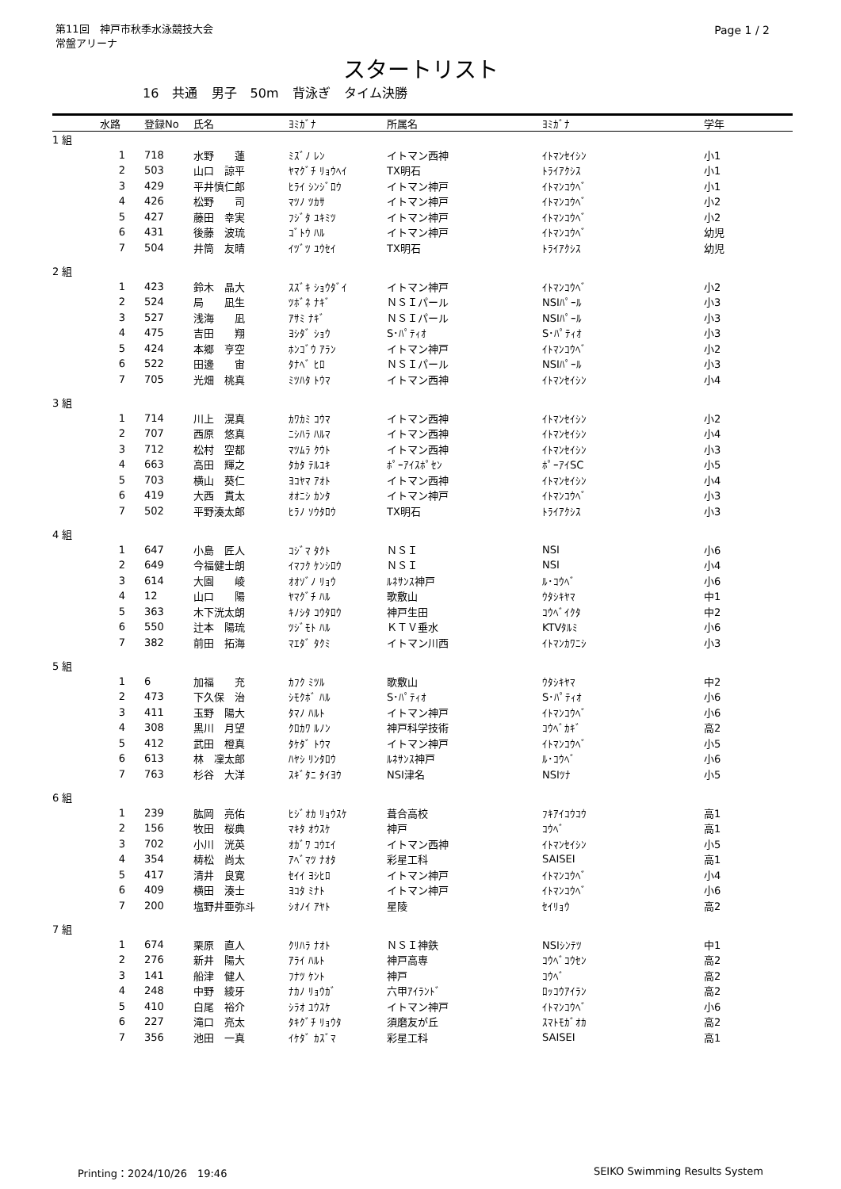第11回　神戸市秋季水泳競技大会
常盤アリーナ
Page 1 / 2
スタートリスト
16 共通 男子 50m 背泳ぎ タイム決勝
| | 水路 | 登録No | 氏名 | ﾖﾐｶﾞﾅ | 所属名 | ﾖﾐｶﾞﾅ | 学年 |
| --- | --- | --- | --- | --- | --- | --- | --- |
| 1 組 | | | | | | | |
| | 1 | 718 | 水野 蓮 | ﾐｽﾞﾉ ﾚﾝ | イトマン西神 | ｲﾄﾏﾝｾｲｼﾝ | 小1 |
| | 2 | 503 | 山口 諒平 | ﾔﾏｸﾞﾁ ﾘｮｳﾍｲ | TX明石 | ﾄﾗｲｱｸｼｽ | 小1 |
| | 3 | 429 | 平井慎仁郎 | ﾋﾗｲ ｼﾝｼﾞﾛｳ | イトマン神戸 | ｲﾄﾏﾝｺｳﾍﾞ | 小1 |
| | 4 | 426 | 松野 司 | ﾏﾂﾉ ﾂｶｻ | イトマン神戸 | ｲﾄﾏﾝｺｳﾍﾞ | 小2 |
| | 5 | 427 | 藤田 幸実 | ﾌｼﾞﾀ ﾕｷﾐﾂ | イトマン神戸 | ｲﾄﾏﾝｺｳﾍﾞ | 小2 |
| | 6 | 431 | 後藤 波琉 | ｺﾞﾄｳ ﾊﾙ | イトマン神戸 | ｲﾄﾏﾝｺｳﾍﾞ | 幼児 |
| | 7 | 504 | 井筒 友晴 | ｲﾂﾞﾂ ﾕｳｾｲ | TX明石 | ﾄﾗｲｱｸｼｽ | 幼児 |
| 2 組 | | | | | | | |
| | 1 | 423 | 鈴木 晶大 | ｽｽﾞｷ ｼｮｳﾀﾞｲ | イトマン神戸 | ｲﾄﾏﾝｺｳﾍﾞ | 小2 |
| | 2 | 524 | 局 凪生 | ﾂﾎﾞﾈ ﾅｷﾞ | ＮＳＩパール | NSIﾊﾟｰﾙ | 小3 |
| | 3 | 527 | 浅海 凪 | ｱｻﾐ ﾅｷﾞ | ＮＳＩパール | NSIﾊﾟｰﾙ | 小3 |
| | 4 | 475 | 吉田 翔 | ﾖｼﾀﾞ ｼｮｳ | S･ﾊﾟﾃｨｵ | S･ﾊﾟﾃｨｵ | 小3 |
| | 5 | 424 | 本郷 亨空 | ﾎﾝｺﾞｳ ｱﾗﾝ | イトマン神戸 | ｲﾄﾏﾝｺｳﾍﾞ | 小2 |
| | 6 | 522 | 田邊 宙 | ﾀﾅﾍﾞ ﾋﾛ | ＮＳＩパール | NSIﾊﾟｰﾙ | 小3 |
| | 7 | 705 | 光畑 桃真 | ﾐﾂﾊﾀ ﾄｳﾏ | イトマン西神 | ｲﾄﾏﾝｾｲｼﾝ | 小4 |
| 3 組 | | | | | | | |
| | 1 | 714 | 川上 滉真 | ｶﾜｶﾐ ｺｳﾏ | イトマン西神 | ｲﾄﾏﾝｾｲｼﾝ | 小2 |
| | 2 | 707 | 西原 悠真 | ﾆｼﾊﾗ ﾊﾙﾏ | イトマン西神 | ｲﾄﾏﾝｾｲｼﾝ | 小4 |
| | 3 | 712 | 松村 空都 | ﾏﾂﾑﾗ ｸｳﾄ | イトマン西神 | ｲﾄﾏﾝｾｲｼﾝ | 小3 |
| | 4 | 663 | 高田 輝之 | ﾀｶﾀ ﾃﾙﾕｷ | ﾎﾟｰｱｲｽﾎﾟｾﾝ | ﾎﾟｰｱｲSC | 小5 |
| | 5 | 703 | 横山 葵仁 | ﾖｺﾔﾏ ｱｵﾄ | イトマン西神 | ｲﾄﾏﾝｾｲｼﾝ | 小4 |
| | 6 | 419 | 大西 貫太 | ｵｵﾆｼ ｶﾝﾀ | イトマン神戸 | ｲﾄﾏﾝｺｳﾍﾞ | 小3 |
| | 7 | 502 | 平野湊太郎 | ﾋﾗﾉ ｿｳﾀﾛｳ | TX明石 | ﾄﾗｲｱｸｼｽ | 小3 |
| 4 組 | | | | | | | |
| | 1 | 647 | 小島 匠人 | ｺｼﾞﾏ ﾀｸﾄ | ＮＳＩ | NSI | 小6 |
| | 2 | 649 | 今福健士朗 | ｲﾏﾌｸ ｹﾝｼﾛｳ | ＮＳＩ | NSI | 小4 |
| | 3 | 614 | 大園 崚 | ｵｵｿﾞﾉ ﾘｮｳ | ﾙﾈｻﾝｽ神戸 | ﾙ･ｺｳﾍﾞ | 小6 |
| | 4 | 12 | 山口 陽 | ﾔﾏｸﾞﾁ ﾊﾙ | 歌敷山 | ｳﾀｼｷﾔﾏ | 中1 |
| | 5 | 363 | 木下洸太朗 | ｷﾉｼﾀ ｺｳﾀﾛｳ | 神戸生田 | ｺｳﾍﾞｲｸﾀ | 中2 |
| | 6 | 550 | 辻本 陽琉 | ﾂｼﾞﾓﾄ ﾊﾙ | ＫＴＶ垂水 | KTVﾀﾙﾐ | 小6 |
| | 7 | 382 | 前田 拓海 | ﾏｴﾀﾞ ﾀｸﾐ | イトマン川西 | ｲﾄﾏﾝｶﾜﾆｼ | 小3 |
| 5 組 | | | | | | | |
| | 1 | 6 | 加福 充 | ｶﾌｸ ﾐﾂﾙ | 歌敷山 | ｳﾀｼｷﾔﾏ | 中2 |
| | 2 | 473 | 下久保 治 | ｼﾓｸﾎﾞ ﾊﾙ | S･ﾊﾟﾃｨｵ | S･ﾊﾟﾃｨｵ | 小6 |
| | 3 | 411 | 玉野 陽大 | ﾀﾏﾉ ﾊﾙﾄ | イトマン神戸 | ｲﾄﾏﾝｺｳﾍﾞ | 小6 |
| | 4 | 308 | 黒川 月望 | ｸﾛｶﾜ ﾙﾉﾝ | 神戸科学技術 | ｺｳﾍﾞｶｷﾞ | 高2 |
| | 5 | 412 | 武田 橙真 | ﾀｹﾀﾞ ﾄｳﾏ | イトマン神戸 | ｲﾄﾏﾝｺｳﾍﾞ | 小5 |
| | 6 | 613 | 林 凜太郎 | ﾊﾔｼ ﾘﾝﾀﾛｳ | ﾙﾈｻﾝｽ神戸 | ﾙ･ｺｳﾍﾞ | 小6 |
| | 7 | 763 | 杉谷 大洋 | ｽｷﾞﾀﾆ ﾀｲﾖｳ | NSI津名 | NSIﾂﾅ | 小5 |
| 6 組 | | | | | | | |
| | 1 | 239 | 肱岡 亮佑 | ﾋｼﾞｵｶ ﾘｮｳｽｹ | 葺合高校 | ﾌｷｱｲｺｳｺｳ | 高1 |
| | 2 | 156 | 牧田 桜典 | ﾏｷﾀ ｵｳｽｹ | 神戸 | ｺｳﾍﾞ | 高1 |
| | 3 | 702 | 小川 洸英 | ｵｶﾞﾜ ｺｳｴｲ | イトマン西神 | ｲﾄﾏﾝｾｲｼﾝ | 小5 |
| | 4 | 354 | 梼松 尚太 | ｱﾍﾞﾏﾂ ﾅｵﾀ | 彩星工科 | SAISEI | 高1 |
| | 5 | 417 | 清井 良寛 | ｾｲｲ ﾖｼﾋﾛ | イトマン神戸 | ｲﾄﾏﾝｺｳﾍﾞ | 小4 |
| | 6 | 409 | 横田 湊士 | ﾖｺﾀ ﾐﾅﾄ | イトマン神戸 | ｲﾄﾏﾝｺｳﾍﾞ | 小6 |
| | 7 | 200 | 塩野井亜弥斗 | ｼｵﾉｲ ｱﾔﾄ | 星陵 | ｾｲﾘｮｳ | 高2 |
| 7 組 | | | | | | | |
| | 1 | 674 | 栗原 直人 | ｸﾘﾊﾗ ﾅｵﾄ | ＮＳＩ神鉄 | NSIｼﾝﾃﾂ | 中1 |
| | 2 | 276 | 新井 陽大 | ｱﾗｲ ﾊﾙﾄ | 神戸高専 | ｺｳﾍﾞｺｳｾﾝ | 高2 |
| | 3 | 141 | 船津 健人 | ﾌﾅﾂ ｹﾝﾄ | 神戸 | ｺｳﾍﾞ | 高2 |
| | 4 | 248 | 中野 綾牙 | ﾅｶﾉ ﾘｮｳｶﾞ | 六甲ｱｲﾗﾝﾄﾞ | ﾛｯｺｳｱｲﾗﾝ | 高2 |
| | 5 | 410 | 白尾 裕介 | ｼﾗｵ ﾕｳｽｹ | イトマン神戸 | ｲﾄﾏﾝｺｳﾍﾞ | 小6 |
| | 6 | 227 | 滝口 亮太 | ﾀｷｸﾞﾁ ﾘｮｳﾀ | 須磨友が丘 | ｽﾏﾄﾓｶﾞｵｶ | 高2 |
| | 7 | 356 | 池田 一真 | ｲｹﾀﾞ ｶｽﾞﾏ | 彩星工科 | SAISEI | 高1 |
Printing：2024/10/26　19:46 SEIKO Swimming Results System